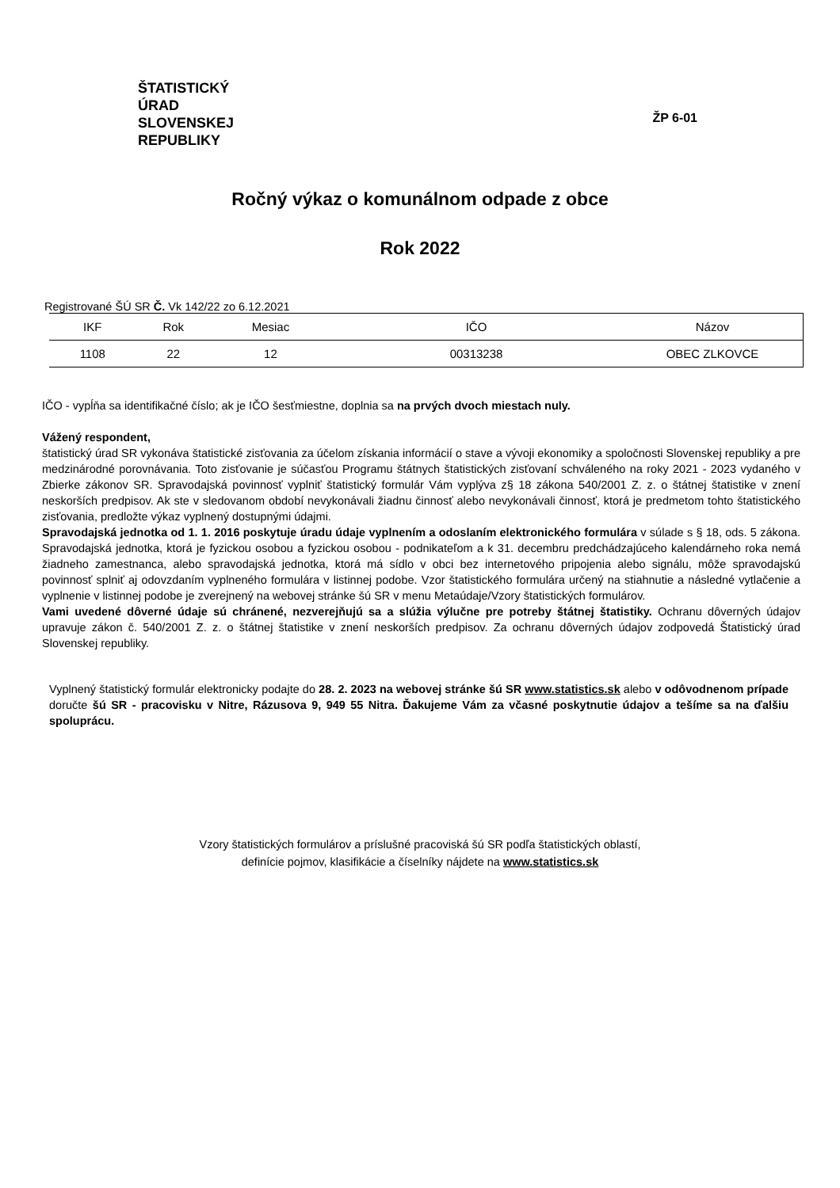ŠTATISTICKÝ
ÚRAD
SLOVENSKEJ
REPUBLIKY
ŽP 6-01
Ročný výkaz o komunálnom odpade z obce
Rok 2022
Registrované ŠÚ SR Č. Vk 142/22 zo 6.12.2021
| IKF | Rok | Mesiac | IČO | Názov |
| 1108 | 22 | 12 | 00313238 | OBEC ZLKOVCE |
IČO - vypĺňa sa identifikačné číslo; ak je IČO šesťmiestne, doplnia sa na prvých dvoch miestach nuly.
Vážený respondent,
štatistický úrad SR vykonáva štatistické zisťovania za účelom získania informácií o stave a vývoji ekonomiky a spoločnosti Slovenskej republiky a pre medzinárodné porovnávania. Toto zisťovanie je súčasťou Programu štátnych štatistických zisťovaní schváleného na roky 2021 - 2023 vydaného v Zbierke zákonov SR. Spravodajská povinnosť vyplniť štatistický formulár Vám vyplýva z§ 18 zákona 540/2001 Z. z. o štátnej štatistike v znení neskorších predpisov. Ak ste v sledovanom období nevykonávali žiadnu činnosť alebo nevykonávali činnosť, ktorá je predmetom tohto štatistického zisťovania, predložte výkaz vyplnený dostupnými údajmi.
Spravodajská jednotka od 1. 1. 2016 poskytuje úradu údaje vyplnením a odoslaním elektronického formulára v súlade s § 18, ods. 5 zákona. Spravodajská jednotka, ktorá je fyzickou osobou a fyzickou osobou - podnikateľom a k 31. decembru predchádzajúceho kalendárneho roka nemá žiadneho zamestnanca, alebo spravodajská jednotka, ktorá má sídlo v obci bez internetového pripojenia alebo signálu, môže spravodajskú povinnosť splniť aj odovzdaním vyplneného formulára v listinnej podobe. Vzor štatistického formulára určený na stiahnutie a následné vytlačenie a vyplnenie v listinnej podobe je zverejnený na webovej stránke šú SR v menu Metaúdaje/Vzory štatistických formulárov.
Vami uvedené dôverné údaje sú chránené, nezverejňujú sa a slúžia výlučne pre potreby štátnej štatistiky. Ochranu dôverných údajov upravuje zákon č. 540/2001 Z. z. o štátnej štatistike v znení neskorších predpisov. Za ochranu dôverných údajov zodpovedá Štatistický úrad Slovenskej republiky.
Vyplnený štatistický formulár elektronicky podajte do 28. 2. 2023 na webovej stránke šú SR www.statistics.sk alebo v odôvodnenom prípade doručte šú SR - pracovisku v Nitre, Rázusova 9, 949 55 Nitra. Ďakujeme Vám za včasné poskytnutie údajov a tešíme sa na ďalšiu spoluprácu.
Vzory štatistických formulárov a príslušné pracoviská šú SR podľa štatistických oblastí,
definície pojmov, klasifikácie a číselníky nájdete na www.statistics.sk